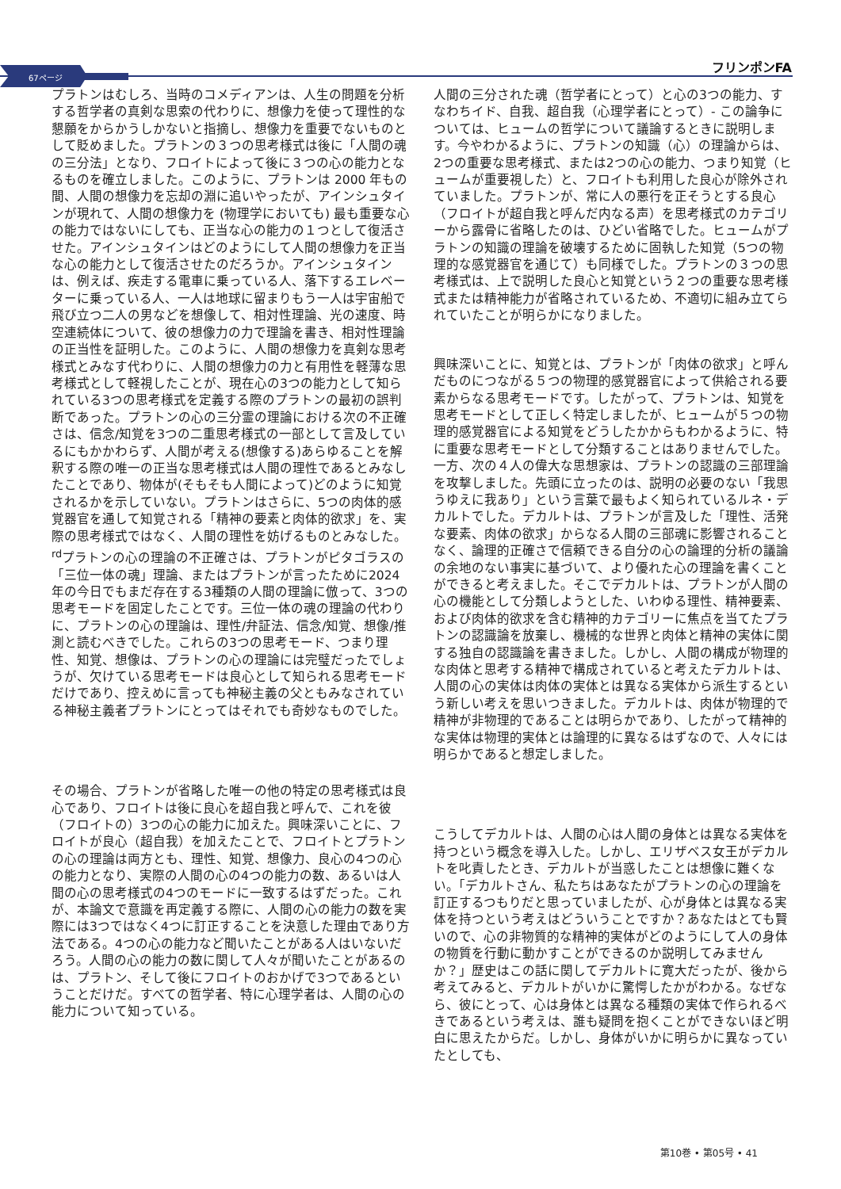67ページ
フリンポンFA
プラトンはむしろ、当時のコメディアンは、人生の問題を分析する哲学者の真剣な思索の代わりに、想像力を使って理性的な懇願をからかうしかないと指摘し、想像力を重要でないものとして貶めました。プラトンの３つの思考様式は後に「人間の魂の三分法」となり、フロイトによって後に３つの心の能力となるものを確立しました。このように、プラトンは 2000 年もの間、人間の想像力を忘却の淵に追いやったが、アインシュタインが現れて、人間の想像力を (物理学においても) 最も重要な心の能力ではないにしても、正当な心の能力の１つとして復活させた。アインシュタインはどのようにして人間の想像力を正当な心の能力として復活させたのだろうか。アインシュタインは、例えば、疾走する電車に乗っている人、落下するエレベーターに乗っている人、一人は地球に留まりもう一人は宇宙船で飛び立つ二人の男などを想像して、相対性理論、光の速度、時空連続体について、彼の想像力の力で理論を書き、相対性理論の正当性を証明した。このように、人間の想像力を真剣な思考様式とみなす代わりに、人間の想像力の力と有用性を軽薄な思考様式として軽視したことが、現在心の3つの能力として知られている3つの思考様式を定義する際のプラトンの最初の誤判断であった。プラトンの心の三分霊の理論における次の不正確さは、信念/知覚を3つの二重思考様式の一部として言及しているにもかかわらず、人間が考える(想像する)あらゆることを解釈する際の唯一の正当な思考様式は人間の理性であるとみなしたことであり、物体が(そもそも人間によって)どのように知覚されるかを示していない。プラトンはさらに、5つの肉体的感覚器官を通して知覚される「精神の要素と肉体的欲求」を、実際の思考様式ではなく、人間の理性を妨げるものとみなした。<sup>rd</sup>プラトンの心の理論の不正確さは、プラトンがピタゴラスの「三位一体の魂」理論、またはプラトンが言ったために2024年の今日でもまだ存在する3種類の人間の理論に倣って、3つの思考モードを固定したことです。三位一体の魂の理論の代わりに、プラトンの心の理論は、理性/弁証法、信念/知覚、想像/推測と読むべきでした。これらの3つの思考モード、つまり理性、知覚、想像は、プラトンの心の理論には完璧だったでしょうが、欠けている思考モードは良心として知られる思考モードだけであり、控えめに言っても神秘主義の父ともみなされている神秘主義者プラトンにとってはそれでも奇妙なものでした。
その場合、プラトンが省略した唯一の他の特定の思考様式は良心であり、フロイトは後に良心を超自我と呼んで、これを彼（フロイトの）3つの心の能力に加えた。興味深いことに、フロイトが良心（超自我）を加えたことで、フロイトとプラトンの心の理論は両方とも、理性、知覚、想像力、良心の4つの心の能力となり、実際の人間の心の4つの能力の数、あるいは人間の心の思考様式の4つのモードに一致するはずだった。これが、本論文で意識を再定義する際に、人間の心の能力の数を実際には3つではなく4つに訂正することを決意した理由であり方法である。4つの心の能力など聞いたことがある人はいないだろう。人間の心の能力の数に関して人々が聞いたことがあるのは、プラトン、そして後にフロイトのおかげで3つであるということだけだ。すべての哲学者、特に心理学者は、人間の心の能力について知っている。
人間の三分された魂（哲学者にとって）と心の3つの能力、すなわちイド、自我、超自我（心理学者にとって）- この論争については、ヒュームの哲学について議論するときに説明します。今やわかるように、プラトンの知識（心）の理論からは、2つの重要な思考様式、または2つの心の能力、つまり知覚（ヒュームが重要視した）と、フロイトも利用した良心が除外されていました。プラトンが、常に人の悪行を正そうとする良心（フロイトが超自我と呼んだ内なる声）を思考様式のカテゴリーから露骨に省略したのは、ひどい省略でした。ヒュームがプラトンの知識の理論を破壊するために固執した知覚（5つの物理的な感覚器官を通じて）も同様でした。プラトンの３つの思考様式は、上で説明した良心と知覚という２つの重要な思考様式または精神能力が省略されているため、不適切に組み立てられていたことが明らかになりました。
興味深いことに、知覚とは、プラトンが「肉体の欲求」と呼んだものにつながる５つの物理的感覚器官によって供給される要素からなる思考モードです。したがって、プラトンは、知覚を思考モードとして正しく特定しましたが、ヒュームが５つの物理的感覚器官による知覚をどうしたかからもわかるように、特に重要な思考モードとして分類することはありませんでした。一方、次の４人の偉大な思想家は、プラトンの認識の三部理論を攻撃しました。先頭に立ったのは、説明の必要のない「我思うゆえに我あり」という言葉で最もよく知られているルネ・デカルトでした。デカルトは、プラトンが言及した「理性、活発な要素、肉体の欲求」からなる人間の三部魂に影響されることなく、論理的正確さで信頼できる自分の心の論理的分析の議論の余地のない事実に基づいて、より優れた心の理論を書くことができると考えました。そこでデカルトは、プラトンが人間の心の機能として分類しようとした、いわゆる理性、精神要素、および肉体的欲求を含む精神的カテゴリーに焦点を当てたプラトンの認識論を放棄し、機械的な世界と肉体と精神の実体に関する独自の認識論を書きました。しかし、人間の構成が物理的な肉体と思考する精神で構成されていると考えたデカルトは、人間の心の実体は肉体の実体とは異なる実体から派生するという新しい考えを思いつきました。デカルトは、肉体が物理的で精神が非物理的であることは明らかであり、したがって精神的な実体は物理的実体とは論理的に異なるはずなので、人々には明らかであると想定しました。
こうしてデカルトは、人間の心は人間の身体とは異なる実体を持つという概念を導入した。しかし、エリザベス女王がデカルトを叱責したとき、デカルトが当惑したことは想像に難くない。「デカルトさん、私たちはあなたがプラトンの心の理論を訂正するつもりだと思っていましたが、心が身体とは異なる実体を持つという考えはどういうことですか？あなたはとても賢いので、心の非物質的な精神的実体がどのようにして人の身体の物質を行動に動かすことができるのか説明してみませんか？」歴史はこの話に関してデカルトに寛大だったが、後から考えてみると、デカルトがいかに驚愕したかがわかる。なぜなら、彼にとって、心は身体とは異なる種類の実体で作られるべきであるという考えは、誰も疑問を抱くことができないほど明白に思えたからだ。しかし、身体がいかに明らかに異なっていたとしても、
第10巻 • 第05号 • 41